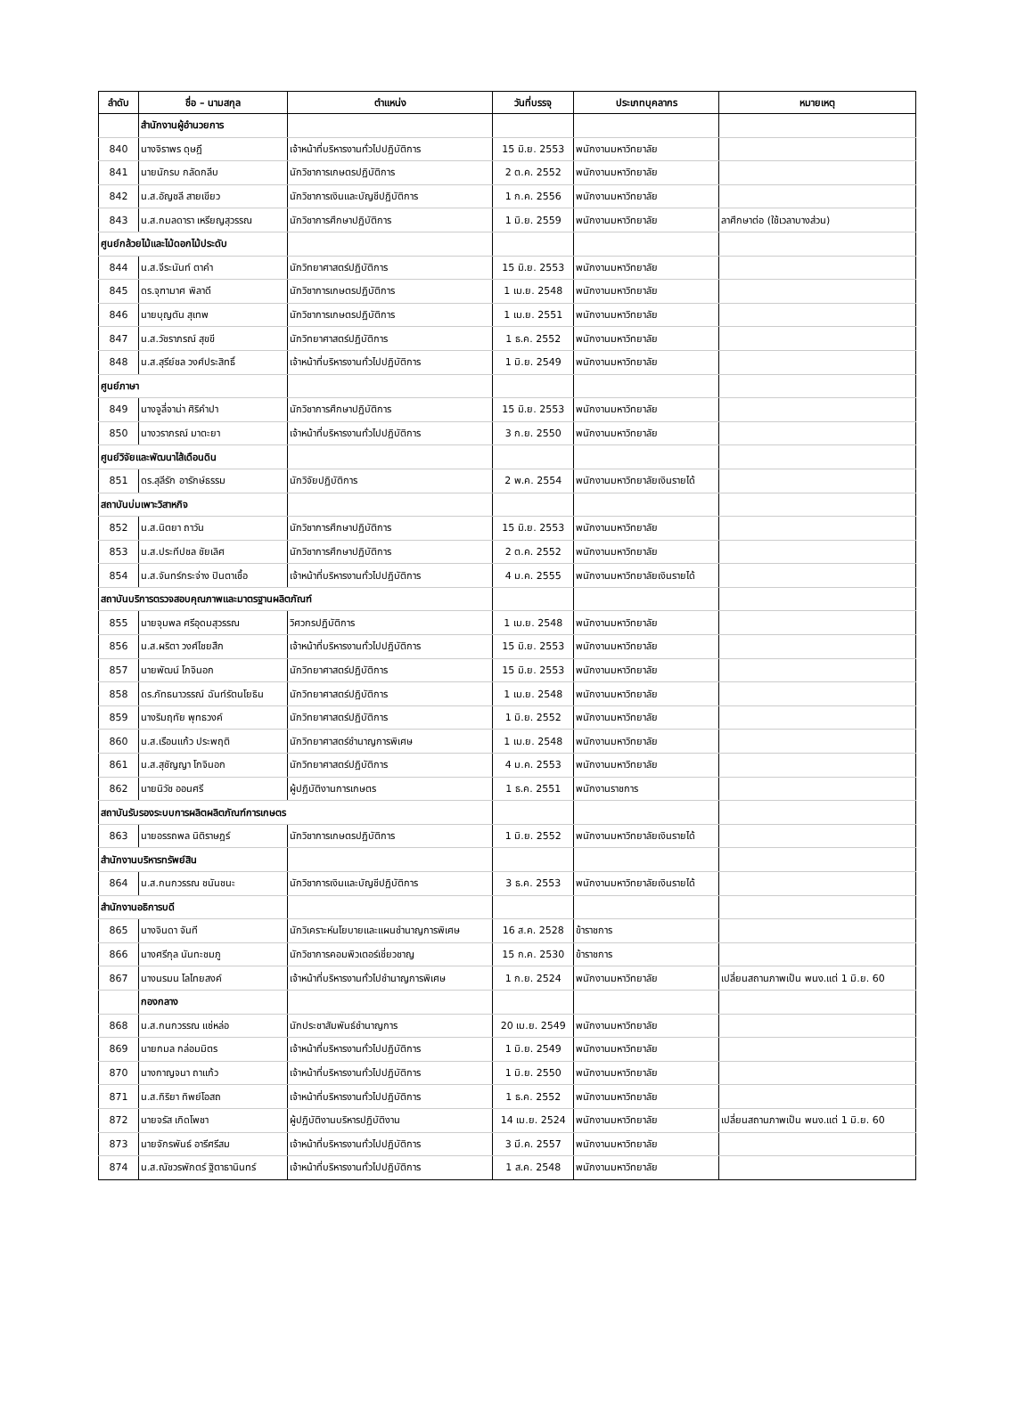| ลำดับ | ชื่อ – นามสกุล | ตำแหน่ง | วันที่บรรจุ | ประเภทบุคลากร | หมายเหตุ |
| --- | --- | --- | --- | --- | --- |
| | สำนักงานผู้อำนวยการ | | | | |
| 840 | นางจิราพร ดุษฎี | เจ้าหน้าที่บริหารงานทั่วไปปฏิบัติการ | 15 มิ.ย. 2553 | พนักงานมหาวิทยาลัย | |
| 841 | นายนักรบ กลัดกลีบ | นักวิชาการเกษตรปฏิบัติการ | 2 ต.ค. 2552 | พนักงานมหาวิทยาลัย | |
| 842 | น.ส.อัญชลี สายเขียว | นักวิชาการเงินและบัญชีปฏิบัติการ | 1 ก.ค. 2556 | พนักงานมหาวิทยาลัย | |
| 843 | น.ส.กมลดารา เหรียญสุวรรณ | นักวิชาการศึกษาปฏิบัติการ | 1 มิ.ย. 2559 | พนักงานมหาวิทยาลัย | ลาศึกษาต่อ (ใช้เวลาบางส่วน) |
| ศูนย์กล้วยไม้และไม้ดอกไม้ประดับ | | | | | |
| 844 | น.ส.จีระนันท์ ตาคำ | นักวิทยาศาสตร์ปฏิบัติการ | 15 มิ.ย. 2553 | พนักงานมหาวิทยาลัย | |
| 845 | ดร.จุฑามาศ พิลาดี | นักวิชาการเกษตรปฏิบัติการ | 1 เม.ย. 2548 | พนักงานมหาวิทยาลัย | |
| 846 | นายบุญตัน สุเทพ | นักวิชาการเกษตรปฏิบัติการ | 1 เม.ย. 2551 | พนักงานมหาวิทยาลัย | |
| 847 | น.ส.วัชราภรณ์ สุขขี | นักวิทยาศาสตร์ปฏิบัติการ | 1 ธ.ค. 2552 | พนักงานมหาวิทยาลัย | |
| 848 | น.ส.สุรีย์ชล วงศ์ประสิทธิ์ | เจ้าหน้าที่บริหารงานทั่วไปปฏิบัติการ | 1 มิ.ย. 2549 | พนักงานมหาวิทยาลัย | |
| ศูนย์ภาษา | | | | | |
| 849 | นางจูลี่จาน่า ศิริคำปา | นักวิชาการศึกษาปฏิบัติการ | 15 มิ.ย. 2553 | พนักงานมหาวิทยาลัย | |
| 850 | นางวราภรณ์ มาตะยา | เจ้าหน้าที่บริหารงานทั่วไปปฏิบัติการ | 3 ก.ย. 2550 | พนักงานมหาวิทยาลัย | |
| ศูนย์วิจัยและพัฒนาไส้เดือนดิน | | | | | |
| 851 | ดร.สุลีรัก อารักษ์ธรรม | นักวิจัยปฏิบัติการ | 2 พ.ค. 2554 | พนักงานมหาวิทยาลัยเงินรายได้ | |
| สถาบันบ่มเพาะวิสาหกิจ | | | | | |
| 852 | น.ส.นิตยา ถาวัน | นักวิชาการศึกษาปฏิบัติการ | 15 มิ.ย. 2553 | พนักงานมหาวิทยาลัย | |
| 853 | น.ส.ประทีปชล ชัยเลิศ | นักวิชาการศึกษาปฏิบัติการ | 2 ต.ค. 2552 | พนักงานมหาวิทยาลัย | |
| 854 | น.ส.จันทร์กระจ่าง ปินตาเชื้อ | เจ้าหน้าที่บริหารงานทั่วไปปฏิบัติการ | 4 ม.ค. 2555 | พนักงานมหาวิทยาลัยเงินรายได้ | |
| สถาบันบริการตรวจสอบคุณภาพและมาตรฐานผลิตภัณฑ์ | | | | | |
| 855 | นายจุมพล ศรีอุดมสุวรรณ | วิศวกรปฏิบัติการ | 1 เม.ย. 2548 | พนักงานมหาวิทยาลัย | |
| 856 | น.ส.ผริตา วงศ์ไชยสืก | เจ้าหน้าที่บริหารงานทั่วไปปฏิบัติการ | 15 มิ.ย. 2553 | พนักงานมหาวิทยาลัย | |
| 857 | นายพัฒน์ โกจินอก | นักวิทยาศาสตร์ปฏิบัติการ | 15 มิ.ย. 2553 | พนักงานมหาวิทยาลัย | |
| 858 | ดร.ภัทธนาวรรณ์ ฉันท์รัตนโยธิน | นักวิทยาศาสตร์ปฏิบัติการ | 1 เม.ย. 2548 | พนักงานมหาวิทยาลัย | |
| 859 | นางริมฤทัย พุทธวงค์ | นักวิทยาศาสตร์ปฏิบัติการ | 1 มิ.ย. 2552 | พนักงานมหาวิทยาลัย | |
| 860 | น.ส.เรือนแก้ว ประพฤติ | นักวิทยาศาสตร์ชำนาญการพิเศษ | 1 เม.ย. 2548 | พนักงานมหาวิทยาลัย | |
| 861 | น.ส.สุชัญญา โกจินอก | นักวิทยาศาสตร์ปฏิบัติการ | 4 ม.ค. 2553 | พนักงานมหาวิทยาลัย | |
| 862 | นายนิวัช ออนศรี | ผู้ปฏิบัติงานการเกษตร | 1 ธ.ค. 2551 | พนักงานราชการ | |
| สถาบันรับรองระบบการผลิตผลิตภัณฑ์การเกษตร | | | | | |
| 863 | นายอรรถพล นิติราษฎร์ | นักวิชาการเกษตรปฏิบัติการ | 1 มิ.ย. 2552 | พนักงานมหาวิทยาลัยเงินรายได้ | |
| สำนักงานบริหารทรัพย์สิน | | | | | |
| 864 | น.ส.กนกวรรณ ชนันชนะ | นักวิชาการเงินและบัญชีปฏิบัติการ | 3 ธ.ค. 2553 | พนักงานมหาวิทยาลัยเงินรายได้ | |
| สำนักงานอธิการบดี | | | | | |
| 865 | นางจินดา จันที | นักวิเคราะห์นโยบายและแผนชำนาญการพิเศษ | 16 ส.ค. 2528 | ข้าราชการ | |
| 866 | นางศรีกุล นันทะชมภู | นักวิชาการคอมพิวเตอร์เชี่ยวชาญ | 15 ก.ค. 2530 | ข้าราชการ | |
| 867 | นางนรมน โลไทยสงค์ | เจ้าหน้าที่บริหารงานทั่วไปชำนาญการพิเศษ | 1 ก.ย. 2524 | พนักงานมหาวิทยาลัย | เปลี่ยนสถานภาพเป็น พนง.แต่ 1 มิ.ย. 60 |
| | กองกลาง | | | | |
| 868 | น.ส.กนกวรรณ แซ่หล่อ | นักประชาสัมพันธ์ชำนาญการ | 20 เม.ย. 2549 | พนักงานมหาวิทยาลัย | |
| 869 | นายกมล กล่อมมิตร | เจ้าหน้าที่บริหารงานทั่วไปปฏิบัติการ | 1 มิ.ย. 2549 | พนักงานมหาวิทยาลัย | |
| 870 | นางกาญจนา ถาแก้ว | เจ้าหน้าที่บริหารงานทั่วไปปฏิบัติการ | 1 มิ.ย. 2550 | พนักงานมหาวิทยาลัย | |
| 871 | น.ส.กิริยา ทิพย์โอสถ | เจ้าหน้าที่บริหารงานทั่วไปปฏิบัติการ | 1 ธ.ค. 2552 | พนักงานมหาวิทยาลัย | |
| 872 | นายจรัส เกิดโพชา | ผู้ปฏิบัติงานบริหารปฏิบัติงาน | 14 เม.ย. 2524 | พนักงานมหาวิทยาลัย | เปลี่ยนสถานภาพเป็น พนง.แต่ 1 มิ.ย. 60 |
| 873 | นายจักรพันธ์ อารีศรีสม | เจ้าหน้าที่บริหารงานทั่วไปปฏิบัติการ | 3 มี.ค. 2557 | พนักงานมหาวิทยาลัย | |
| 874 | น.ส.ณัชวรพักตร์ ฐิตาธานินทร์ | เจ้าหน้าที่บริหารงานทั่วไปปฏิบัติการ | 1 ส.ค. 2548 | พนักงานมหาวิทยาลัย | |